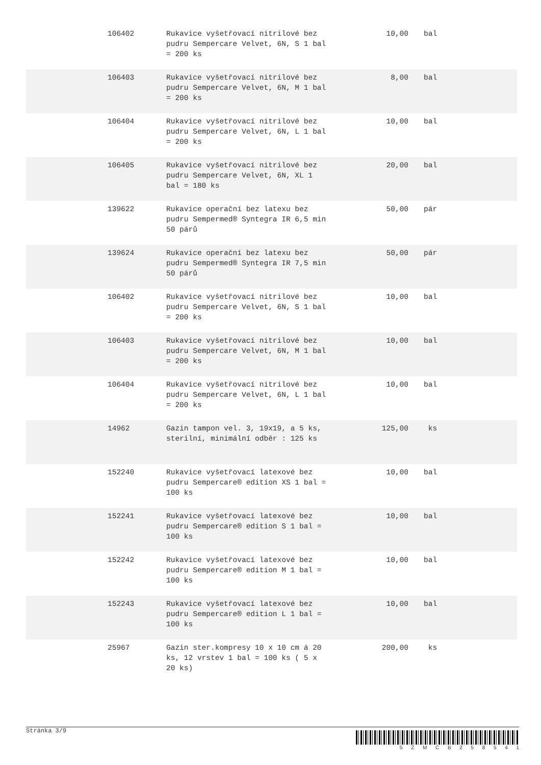| 106402 | Rukavice vyšetřovací nitrilové bez pudru Sempercare Velvet, 6N, S 1 bal = 200 ks | 10,00 | bal | |
| 106403 | Rukavice vyšetřovací nitrilové bez pudru Sempercare Velvet, 6N, M 1 bal = 200 ks | 8,00 | bal | |
| 106404 | Rukavice vyšetřovací nitrilové bez pudru Sempercare Velvet, 6N, L 1 bal = 200 ks | 10,00 | bal | |
| 106405 | Rukavice vyšetřovací nitrilové bez pudru Sempercare Velvet, 6N, XL 1 bal = 180 ks | 20,00 | bal | |
| 139622 | Rukavice operační bez latexu bez pudru Sempermed® Syntegra IR 6,5 min 50 párů | 50,00 | pár | |
| 139624 | Rukavice operační bez latexu bez pudru Sempermed® Syntegra IR 7,5 min 50 párů | 50,00 | pár | |
| 106402 | Rukavice vyšetřovací nitrilové bez pudru Sempercare Velvet, 6N, S 1 bal = 200 ks | 10,00 | bal | |
| 106403 | Rukavice vyšetřovací nitrilové bez pudru Sempercare Velvet, 6N, M 1 bal = 200 ks | 10,00 | bal | |
| 106404 | Rukavice vyšetřovací nitrilové bez pudru Sempercare Velvet, 6N, L 1 bal = 200 ks | 10,00 | bal | |
| 14962 | Gazin tampon vel. 3, 19x19, a 5 ks, sterilní, minimální odběr : 125 ks | 125,00 | ks | |
| 152240 | Rukavice vyšetřovací latexové bez pudru Sempercare® edition XS 1 bal = 100 ks | 10,00 | bal | |
| 152241 | Rukavice vyšetřovací latexové bez pudru Sempercare® edition S 1 bal = 100 ks | 10,00 | bal | |
| 152242 | Rukavice vyšetřovací latexové bez pudru Sempercare® edition M 1 bal = 100 ks | 10,00 | bal | |
| 152243 | Rukavice vyšetřovací latexové bez pudru Sempercare® edition L 1 bal = 100 ks | 10,00 | bal | |
| 25967 | Gazin ster.kompresy 10 x 10 cm á 20 ks, 12 vrstev 1 bal = 100 ks ( 5 x 20 ks) | 200,00 | ks | |
Stránka 3/9
S Z M C B 2 5 8 5 4 1